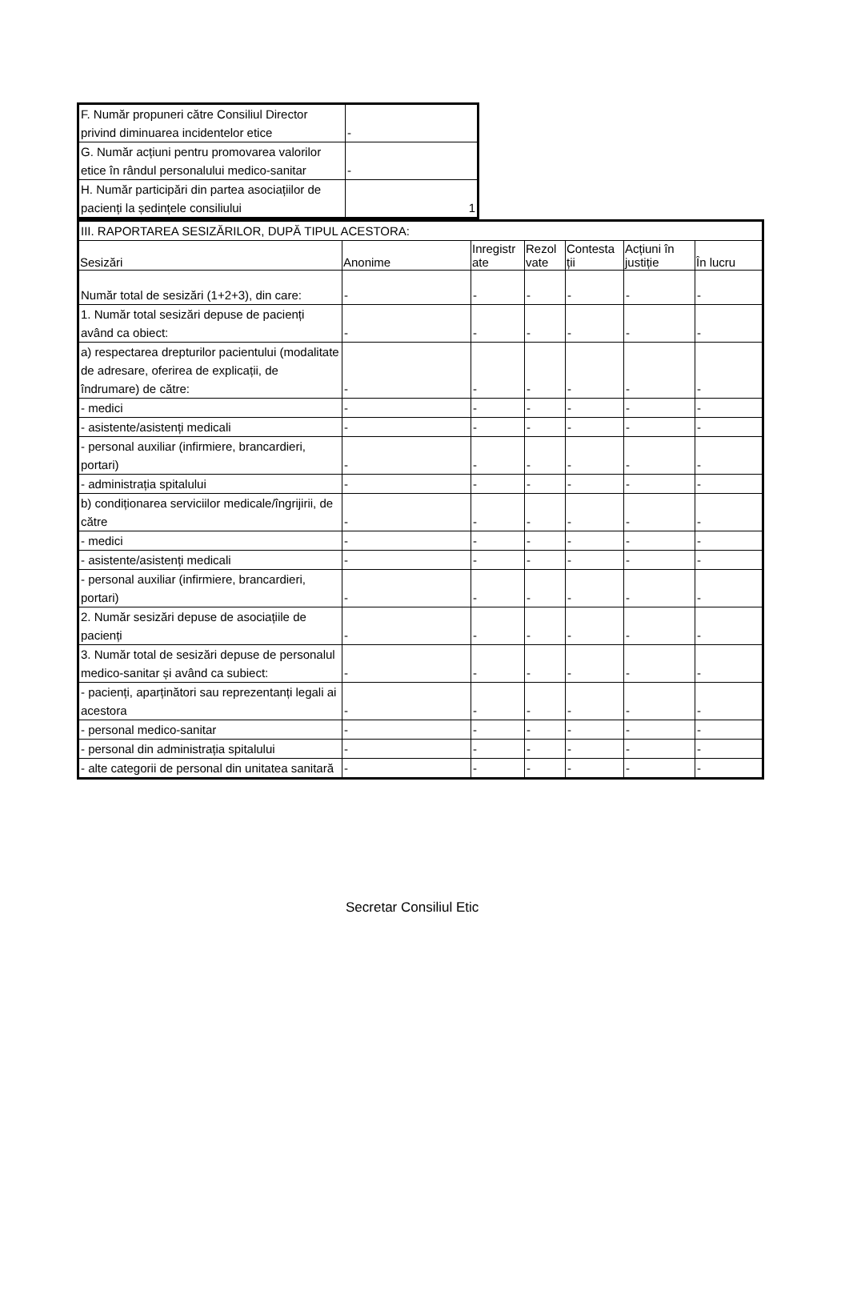| F. Număr propuneri către Consiliul Director privind diminuarea incidentelor etice | - |
| G. Număr acțiuni pentru promovarea valorilor etice în rândul personalului medico-sanitar | - |
| H. Număr participări din partea asociațiilor de pacienți la ședințele consiliului | 1 |
| III. RAPORTAREA SESIZĂRILOR, DUPĂ TIPUL ACESTORA: | | | | | | |
| Sesizări | Anonime | Inregistr ate | Rezol vate | Contesta ții | Acțiuni în justiție | În lucru |
| Număr total de sesizări (1+2+3), din care: | - | - | - | - | - | - |
| 1. Număr total sesizări depuse de pacienți având ca obiect: | - | - | - | - | - | - |
| a) respectarea drepturilor pacientului (modalitate de adresare, oferirea de explicații, de îndrumare) de către: | - | - | - | - | - | - |
| - medici | - | - | - | - | - | - |
| - asistente/asistenți medicali | - | - | - | - | - | - |
| - personal auxiliar (infirmiere, brancardieri, portari) | - | - | - | - | - | - |
| - administrația spitalului | - | - | - | - | - | - |
| b) condiționarea serviciilor medicale/îngrijirii, de către | - | - | - | - | - | - |
| - medici | - | - | - | - | - | - |
| - asistente/asistenți medicali | - | - | - | - | - | - |
| - personal auxiliar (infirmiere, brancardieri, portari) | - | - | - | - | - | - |
| 2. Număr sesizări depuse de asociațiile de pacienți | - | - | - | - | - | - |
| 3. Număr total de sesizări depuse de personalul medico-sanitar și având ca subiect: | - | - | - | - | - | - |
| - pacienți, aparținători sau reprezentanți legali ai acestora | - | - | - | - | - | - |
| - personal medico-sanitar | - | - | - | - | - | - |
| - personal din administrația spitalului | - | - | - | - | - | - |
| - alte categorii de personal din unitatea sanitară | - | - | - | - | - | - |
Secretar Consiliul Etic